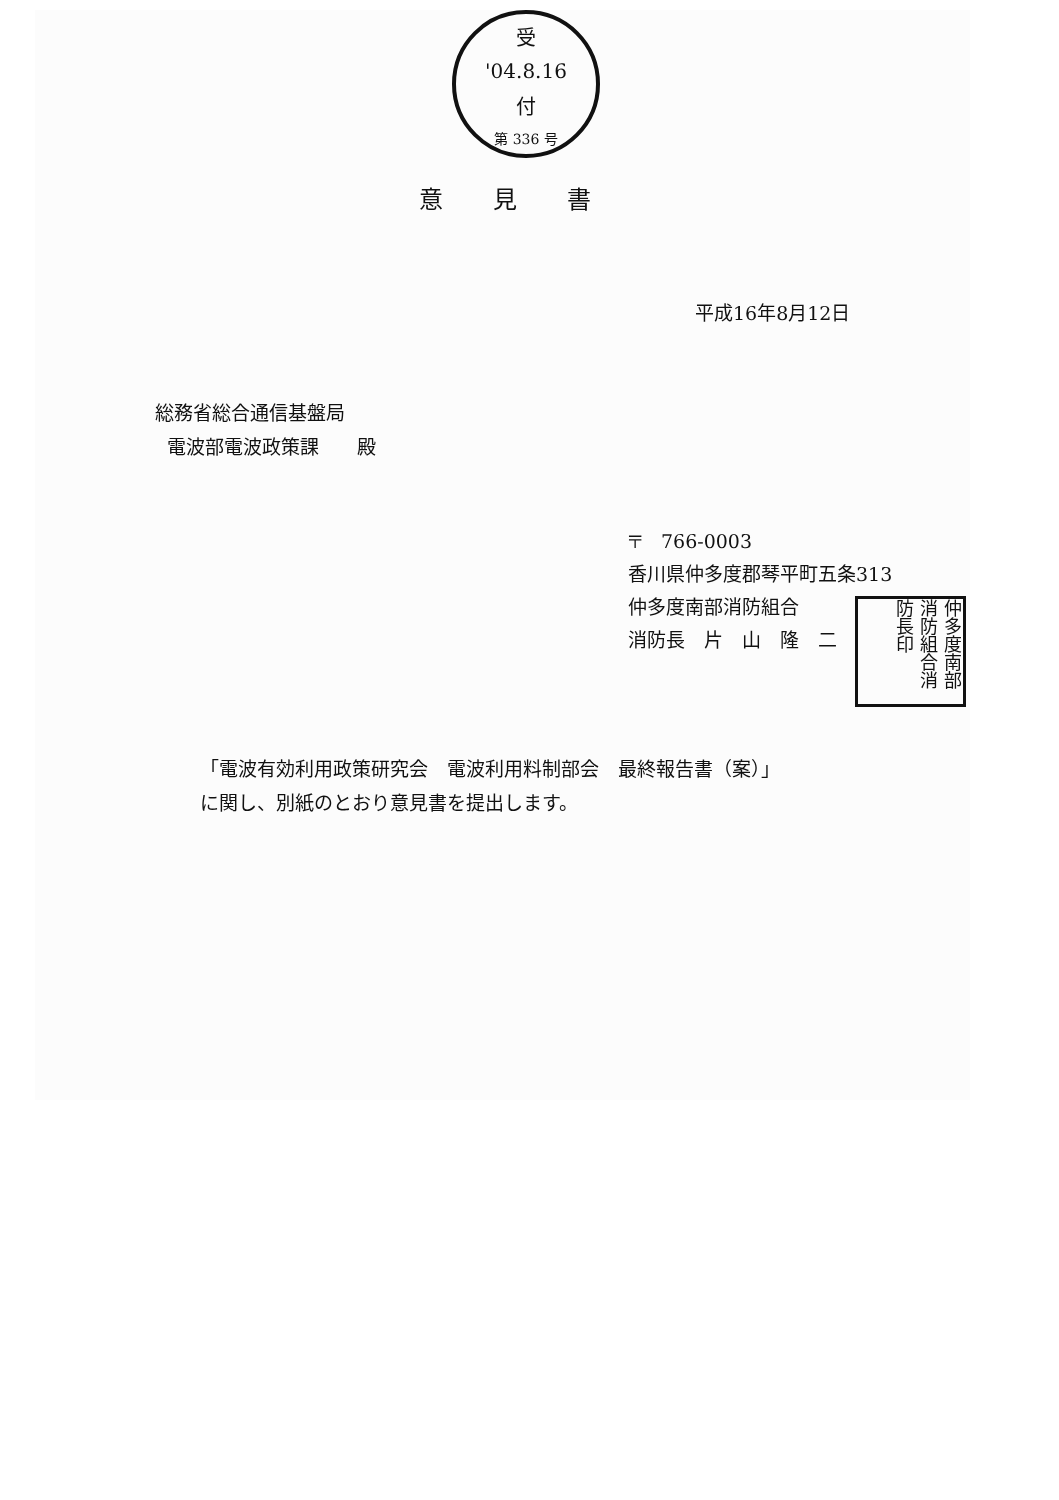受
'04.8.16
付
第 336 号
意見書
平成16年8月12日
総務省総合通信基盤局
電波部電波政策課　　殿
〒　766-0003
香川県仲多度郡琴平町五条313
仲多度南部消防組合
消防長　片　山　隆　二
仲多度南部消防組合消防長印
「電波有効利用政策研究会　電波利用料制部会　最終報告書（案）」
に関し、別紙のとおり意見書を提出します。